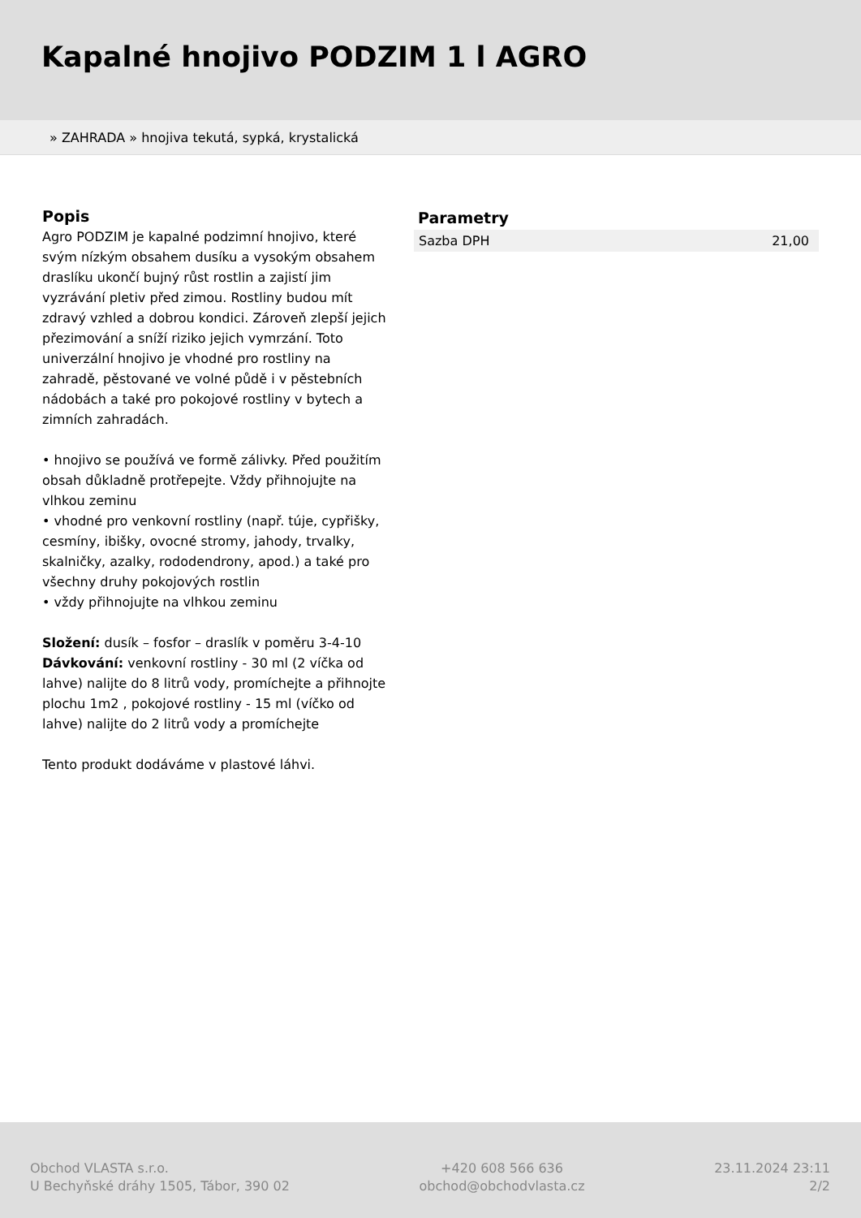Kapalné hnojivo PODZIM 1 l AGRO
» ZAHRADA » hnojiva tekutá, sypká, krystalická
Popis
Agro PODZIM je kapalné podzimní hnojivo, které svým nízkým obsahem dusíku a vysokým obsahem draslíku ukončí bujný růst rostlin a zajistí jim vyzrávání pletiv před zimou. Rostliny budou mít zdravý vzhled a dobrou kondici. Zároveň zlepší jejich přezimování a sníží riziko jejich vymrzání. Toto univerzální hnojivo je vhodné pro rostliny na zahradě, pěstované ve volné půdě i v pěstebních nádobách a také pro pokojové rostliny v bytech a zimních zahradách.
• hnojivo se používá ve formě zálivky. Před použitím obsah důkladně protřepejte. Vždy přihnojujte na vlhkou zeminu
• vhodné pro venkovní rostliny (např. túje, cypřišky, cesmíny, ibišky, ovocné stromy, jahody, trvalky, skalničky, azalky, rododendrony, apod.) a také pro všechny druhy pokojových rostlin
• vždy přihnojujte na vlhkou zeminu
Složení: dusík – fosfor – draslík v poměru 3-4-10
Dávkování: venkovní rostliny - 30 ml (2 víčka od lahve) nalijte do 8 litrů vody, promíchejte a přihnojte plochu 1m2 , pokojové rostliny - 15 ml (víčko od lahve) nalijte do 2 litrů vody a promíchejte
Tento produkt dodáváme v plastové láhvi.
Parametry
| Sazba DPH | 21,00 |
Obchod VLASTA s.r.o.
U Bechyňské dráhy 1505, Tábor, 390 02
+420 608 566 636
obchod@obchodvlasta.cz
23.11.2024 23:11
2/2